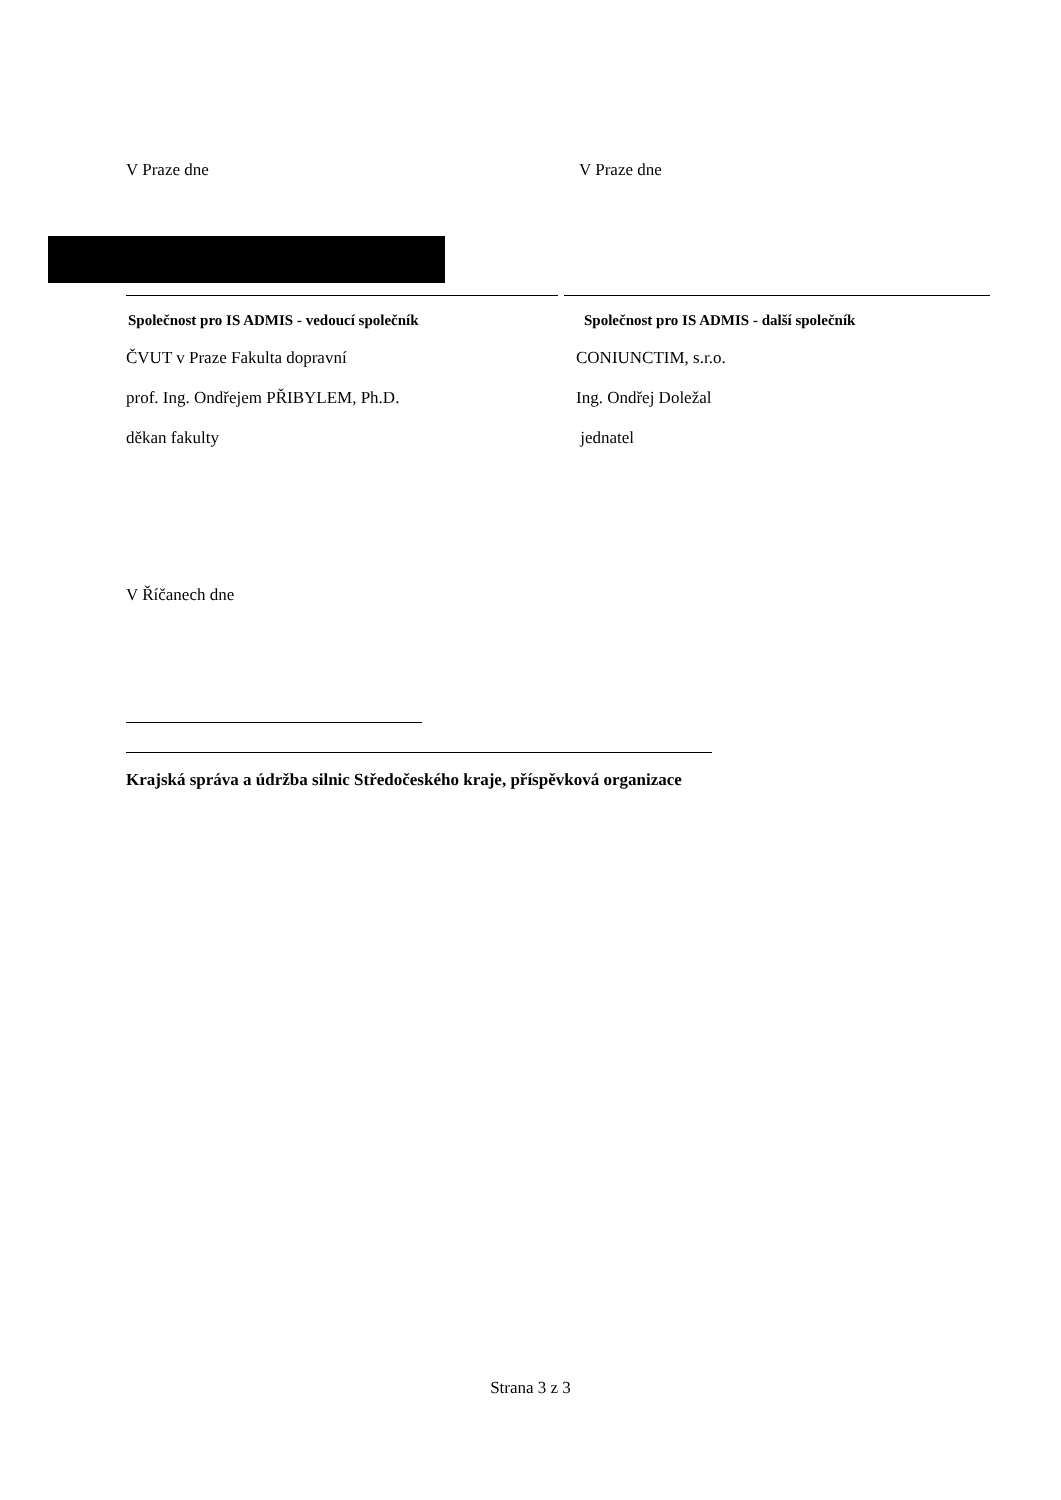V Praze dne V Praze dne
Společnost pro IS ADMIS - vedoucí společník
ČVUT v Praze Fakulta dopravní
prof. Ing. Ondřejem PŘIBYLEM, Ph.D.
děkan fakulty
Společnost pro IS ADMIS - další společník
CONIUNCTIM, s.r.o.
Ing. Ondřej Doležal
jednatel
V Říčanech dne
Krajská správa a údržba silnic Středočeského kraje, příspěvková organizace
Strana 3 z 3